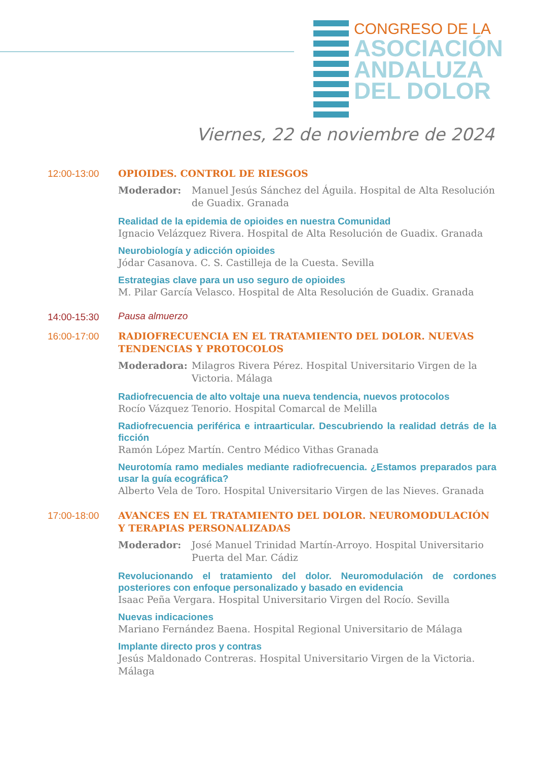CONGRESO DE LA
ASOCIACIÓN
ANDALUZA
DEL DOLOR
Viernes, 22 de noviembre de 2024
12:00-13:00
OPIOIDES. CONTROL DE RIESGOS
Moderador: Manuel Jesús Sánchez del Águila. Hospital de Alta Resolución de Guadix. Granada
Realidad de la epidemia de opioides en nuestra Comunidad
Ignacio Velázquez Rivera. Hospital de Alta Resolución de Guadix. Granada
Neurobiología y adicción opioides
Jódar Casanova. C. S. Castilleja de la Cuesta. Sevilla
Estrategias clave para un uso seguro de opioides
M. Pilar García Velasco. Hospital de Alta Resolución de Guadix. Granada
14:00-15:30 Pausa almuerzo
16:00-17:00
RADIOFRECUENCIA EN EL TRATAMIENTO DEL DOLOR. NUEVAS TENDENCIAS Y PROTOCOLOS
Moderadora: Milagros Rivera Pérez. Hospital Universitario Virgen de la Victoria. Málaga
Radiofrecuencia de alto voltaje una nueva tendencia, nuevos protocolos
Rocío Vázquez Tenorio. Hospital Comarcal de Melilla
Radiofrecuencia periférica e intraarticular. Descubriendo la realidad detrás de la ficción
Ramón López Martín. Centro Médico Vithas Granada
Neurotomía ramo mediales mediante radiofrecuencia. ¿Estamos preparados para usar la guía ecográfica?
Alberto Vela de Toro. Hospital Universitario Virgen de las Nieves. Granada
17:00-18:00
AVANCES EN EL TRATAMIENTO DEL DOLOR. NEUROMODULACIÓN Y TERAPIAS PERSONALIZADAS
Moderador: José Manuel Trinidad Martín-Arroyo. Hospital Universitario Puerta del Mar. Cádiz
Revolucionando el tratamiento del dolor. Neuromodulación de cordones posteriores con enfoque personalizado y basado en evidencia
Isaac Peña Vergara. Hospital Universitario Virgen del Rocío. Sevilla
Nuevas indicaciones
Mariano Fernández Baena. Hospital Regional Universitario de Málaga
Implante directo pros y contras
Jesús Maldonado Contreras. Hospital Universitario Virgen de la Victoria. Málaga